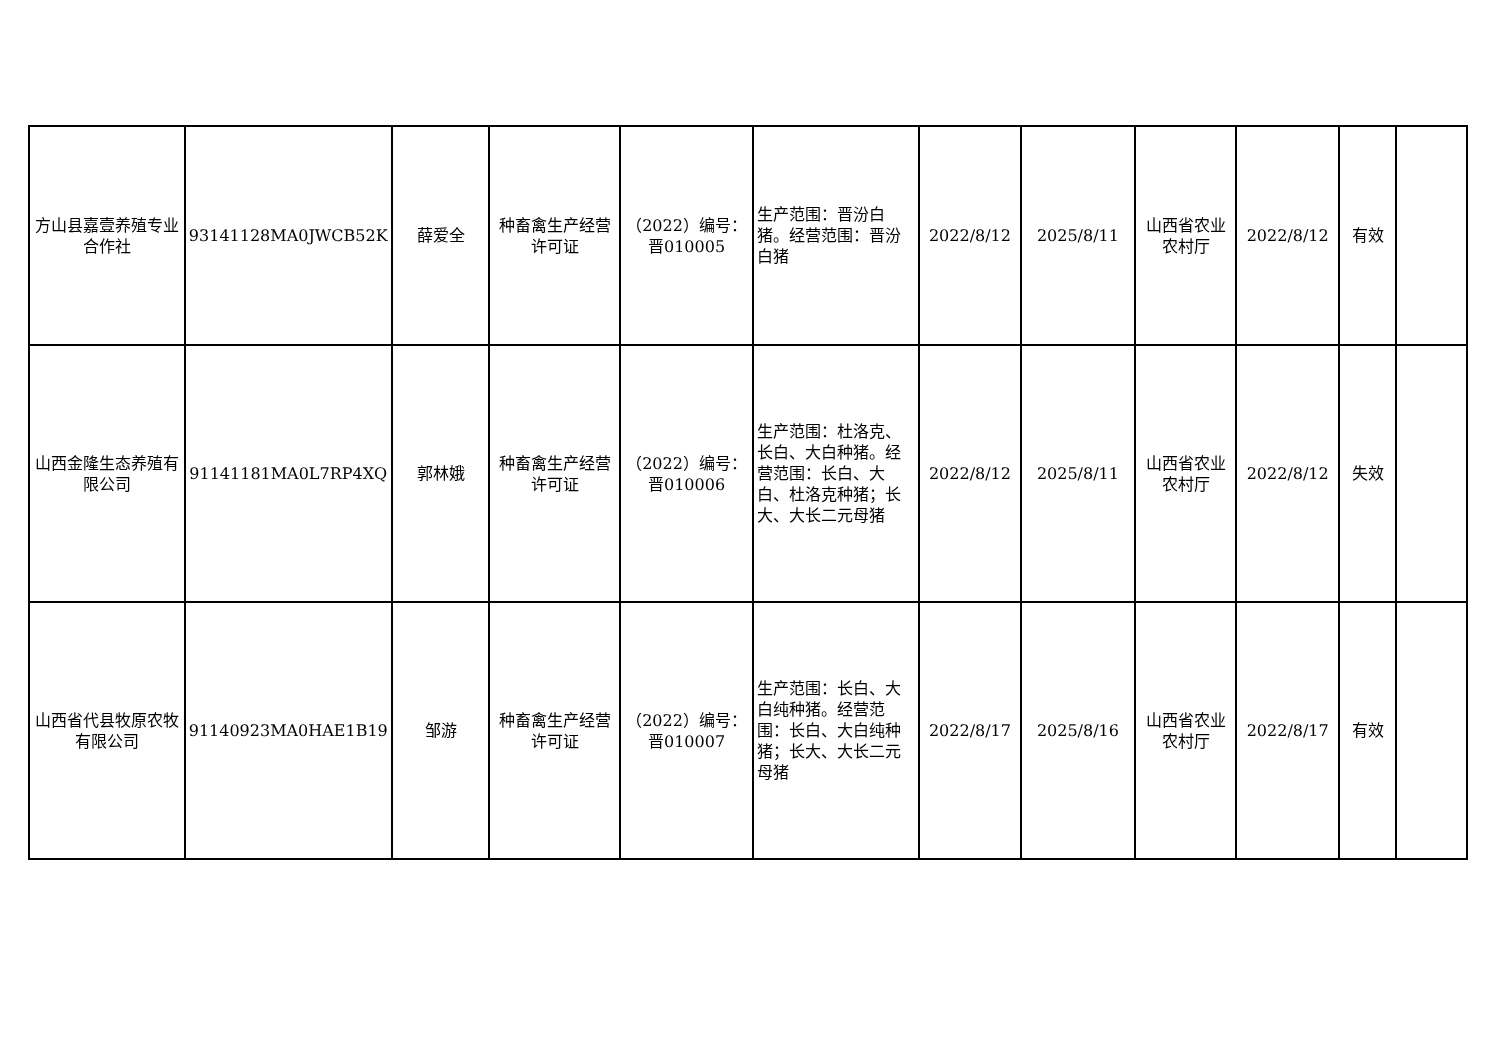| 方山县嘉壹养殖专业合作社 | 93141128MA0JWCB52K | 薛爱全 | 种畜禽生产经营许可证 | （2022）编号：晋010005 | 生产范围：晋汾白猪。经营范围：晋汾白猪 | 2022/8/12 | 2025/8/11 | 山西省农业农村厅 | 2022/8/12 | 有效 | |
| 山西金隆生态养殖有限公司 | 91141181MA0L7RP4XQ | 郭林娥 | 种畜禽生产经营许可证 | （2022）编号：晋010006 | 生产范围：杜洛克、长白、大白种猪。经营范围：长白、大白、杜洛克种猪；长大、大长二元母猪 | 2022/8/12 | 2025/8/11 | 山西省农业农村厅 | 2022/8/12 | 失效 | |
| 山西省代县牧原农牧有限公司 | 91140923MA0HAE1B19 | 邹游 | 种畜禽生产经营许可证 | （2022）编号：晋010007 | 生产范围：长白、大白纯种猪。经营范围：长白、大白纯种猪；长大、大长二元母猪 | 2022/8/17 | 2025/8/16 | 山西省农业农村厅 | 2022/8/17 | 有效 | |